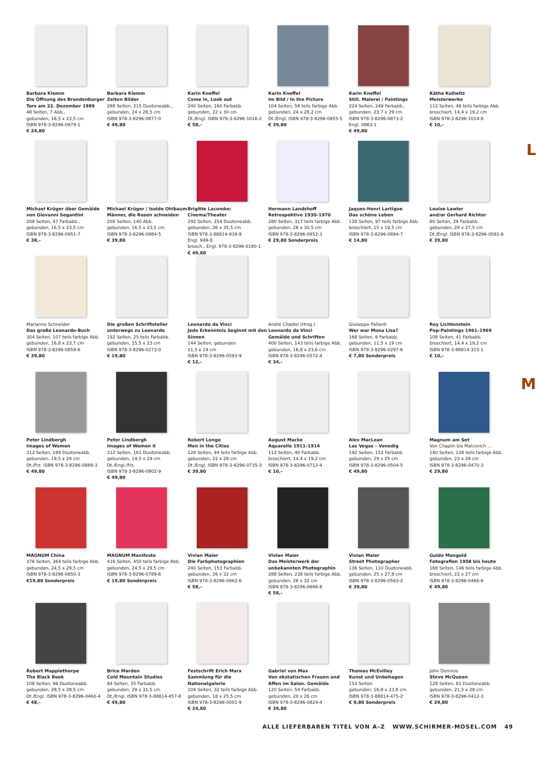L
M
Barbara Klemm
Die Öffnung des Brandenburger Tors am 22. Dezember 1989
48 Seiten, 7 Abb.,
gebunden, 16,5 x 23,5 cm
ISBN 978-3-8296-0979-1
€ 24,80
Barbara Klemm
Zeiten Bilder
288 Seiten, 215 Duotoneabb.,
gebunden, 24 x 28,5 cm
ISBN 978-3-8296-0877-0
€ 49,80
Karin Kneffel
Come in, Look out
240 Seiten, 160 Farbabb.
gebunden, 22 x 30 cm
Dt./Engl. ISBN 978-3-8296-1016-2
€ 58,–
Karin Kneffel
Im Bild / In the Picture
104 Seiten, 58 teils farbige Abb.
gebunden, 24 x 28,2 cm
Dt./Engl. ISBN 978-3-8296-0955-5
€ 39,80
Karin Kneffel
Still. Malerei / Paintings
224 Seiten, 249 Farbabb.,
gebunden, 23,7 x 29 cm
ISBN 978-3-8296-0873-2
Engl. 0883-1
€ 49,80
Käthe Kollwitz
Meisterwerke
112 Seiten, 48 teils farbige Abb.
broschiert, 14,4 x 19,2 cm
ISBN 978-3-8296-1014-8
€ 10,–
Michael Krüger über Gemälde von Giovanni Segantini
208 Seiten, 47 Farbabb.,
gebunden, 16,5 x 23,5 cm
ISBN 978-3-8296-0951-7
€ 38,–
Michael Krüger / Isolde Ohlbaum
Männer, die Rosen schneiden
208 Seiten, 140 Abb.
gebunden, 16,5 x 23,5 cm
ISBN 978-3-8296-0984-5
€ 39,80
Brigitte Lacombe: Cinema/Theater
292 Seiten, 254 Duotoneabb.
gebunden, 26 x 35,5 cm
ISBN 978-3-88814-939-9
Engl. 949-8
brosch., Engl. 978-3-8296-0180-1
€ 49,80
Hermann Landshoff
Retrospektive 1930–1970
280 Seiten, 317 teils farbige Abb.
gebunden, 26 x 30,5 cm
ISBN 978-3-8296-0652-3
€ 29,80 Sonderpreis
Jaques-Henri Lartigue
Das schöne Leben
128 Seiten, 97 teils farbige Abb.
broschiert, 15 x 19,5 cm
ISBN 978-3-8296-0894-7
€ 14,80
Louise Lawler
and/or Gerhard Richter
80 Seiten, 29 Farbabb.
gebunden, 24 x 27,5 cm
Dt./Engl. ISBN 978-3-8296-0581-6
€ 39,80
Marianne Schneider
Das große Leonardo-Buch
304 Seiten, 107 teils farbige Abb.
gebunden, 16,8 x 23,7 cm
ISBN 978-3-8296-0859-6
€ 39,80
Die großen Schriftsteller unterwegs zu Leonardo
192 Seiten, 25 teils Farbabb. gebunden, 15,5 x 23 cm
ISBN 978-3-8296-0273-0
€ 19,80
Leonardo da Vinci
Jede Erkenntnis beginnt mit den Sinnen
144 Seiten, gebunden
11,5 x 19 cm
ISBN 978-3-8296-0593-9
€ 12,–
André Chastel (Hrsg.)
Leonardo da Vinci
Gemälde und Schriften
400 Seiten, 143 teils farbige Abb.
gebunden, 16,8 x 23,6 cm
ISBN 978-3-8296-0572-4
€ 34,–
Giuseppe Pallanti
Wer war Mona Lisa?
168 Seiten, 6 Farbabb.
gebunden, 11,5 x 19 cm
ISBN 978-3-8296-0297-6
€ 7,80 Sonderpreis
Roy Lichtenstein
Pop-Paintings 1961–1969
108 Seiten, 41 Farbabb.
broschiert, 14,4 x 19,2 cm
ISBN 978-3-88814-315-1
€ 10,–
Peter Lindbergh
Images of Women
312 Seiten, 189 Duotoneabb.
gebunden, 19,5 x 29 cm
Dt./Frz. ISBN 978-3-8296-0889-3
€ 49,80
Peter Lindbergh
Images of Women II
312 Seiten, 161 Duotoneabb.
gebunden, 19,5 x 29 cm
Dt./Engl./Frz.
ISBN 978-3-8296-0902-9
€ 49,80
Robert Longo
Men in the Cities
128 Seiten, 94 teils farbige Abb.
gebunden, 22 x 28 cm
Dt./Engl. ISBN 978-3-8296-0735-3
€ 39,80
August Macke
Aquarelle 1911–1914
112 Seiten, 40 Farbabb.
broschiert, 14,4 x 19,2 cm
ISBN 978-3-8296-0712-4
€ 10,–
Alex MacLean
Las Vegas – Venedig
192 Seiten, 153 Farbabb.
gebunden, 29 x 25 cm
ISBN 978-3-8296-0504-5
€ 49,80
Magnum am Set
Von Chaplin bis Malcovich ...
140 Seiten, 128 teils farbige Abb.
gebunden, 23 x 28 cm
ISBN 978-3-8296-0470-3
€ 29,80
MAGNUM China
376 Seiten, 364 teils farbige Abb.
gebunden, 24,5 x 29,5 cm
ISBN 978-3-8296-0850-3
€19,80 Sonderpreis
MAGNUM Manifesto
416 Seiten, 450 teils farbige Abb.
gebunden, 24,5 x 29,5 cm
ISBN 978-3-8296-0789-6
€ 19,80 Sonderpreis
Vivian Maier
Die Farbphotographien
240 Seiten, 153 Farbabb.
gebunden, 26 x 32 cm
ISBN 978-3-8296-0862-6
€ 58,–
Vivian Maier
Das Meisterwerk der unbekannten Photographin
288 Seiten, 238 teils farbige Abb.
gebunden, 26 x 32 cm
ISBN 978-3-8296-0686-8
€ 58,–
Vivian Maier
Street Photographer
136 Seiten, 110 Duotoneabb.
gebunden, 25 x 27,8 cm
ISBN 978-3-8296-0563-2
€ 39,80
Guido Mangold
Fotografien 1958 bis heute
168 Seiten, 146 teils farbige Abb.
broschiert, 22 x 27 cm
ISBN 978-3-8296-0466-6
€ 49,80
Robert Mapplethorpe
The Black Book
108 Seiten, 96 Duotoneabb.
gebunden, 28,5 x 28,5 cm
Dt./Engl. ISBN 978-3-8296-0460-4
€ 48,–
Brice Marden
Cold Mountain Studies
84 Seiten, 35 Farbabb.
gebunden, 29 x 31,5 cm
Dt./Engl. ISBN 978-3-88814-457-8
€ 49,80
Festschrift Erich Marx
Sammlung für die Nationalgalerie
104 Seiten, 32 teils farbige Abb.
gebunden, 18 x 25,5 cm
ISBN 978-3-8296-0001-9
€ 24,80
Gabriel von Max
Von ekstatischen Frauen und Affen im Salon. Gemälde
120 Seiten, 54 Farbabb.
gebunden, 20 x 26 cm
ISBN 978-3-8296-0824-4
€ 39,80
Thomas McEvilley
Kunst und Unbehagen
152 Seiten
gebunden, 16,8 x 23,8 cm
ISBN 978-3-88814-475-2
€ 9,80 Sonderpreis
John Dominis
Steve McQueen
128 Seiten, 81 Duotoneabb.
gebunden, 21,5 x 28 cm
ISBN 978-3-8296-0412-3
€ 29,80
ALLE LIEFERBAREN TITEL VON A–Z WWW.SCHIRMER-MOSEL.COM 49